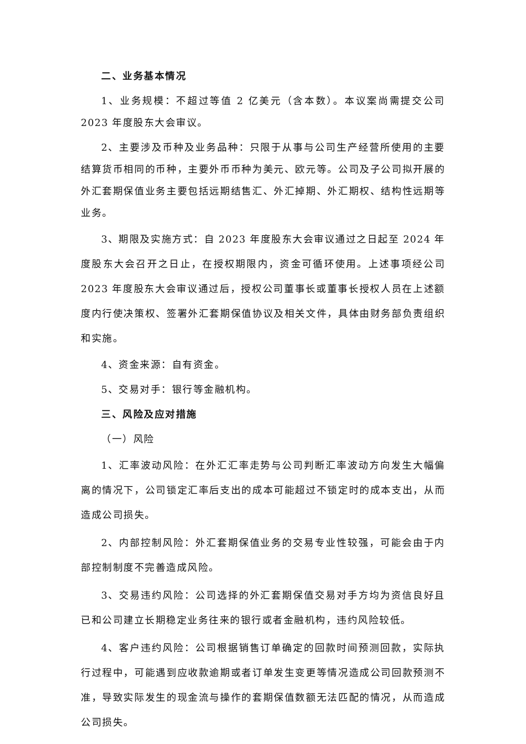二、业务基本情况
1、业务规模：不超过等值 2 亿美元（含本数）。本议案尚需提交公司 2023 年度股东大会审议。
2、主要涉及币种及业务品种：只限于从事与公司生产经营所使用的主要结算货币相同的币种，主要外币币种为美元、欧元等。公司及子公司拟开展的外汇套期保值业务主要包括远期结售汇、外汇掉期、外汇期权、结构性远期等业务。
3、期限及实施方式：自 2023 年度股东大会审议通过之日起至 2024 年度股东大会召开之日止，在授权期限内，资金可循环使用。上述事项经公司 2023 年度股东大会审议通过后，授权公司董事长或董事长授权人员在上述额度内行使决策权、签署外汇套期保值协议及相关文件，具体由财务部负责组织和实施。
4、资金来源：自有资金。
5、交易对手：银行等金融机构。
三、风险及应对措施
（一）风险
1、汇率波动风险：在外汇汇率走势与公司判断汇率波动方向发生大幅偏离的情况下，公司锁定汇率后支出的成本可能超过不锁定时的成本支出，从而造成公司损失。
2、内部控制风险：外汇套期保值业务的交易专业性较强，可能会由于内部控制制度不完善造成风险。
3、交易违约风险：公司选择的外汇套期保值交易对手方均为资信良好且已和公司建立长期稳定业务往来的银行或者金融机构，违约风险较低。
4、客户违约风险：公司根据销售订单确定的回款时间预测回款，实际执行过程中，可能遇到应收款逾期或者订单发生变更等情况造成公司回款预测不准，导致实际发生的现金流与操作的套期保值数额无法匹配的情况，从而造成公司损失。